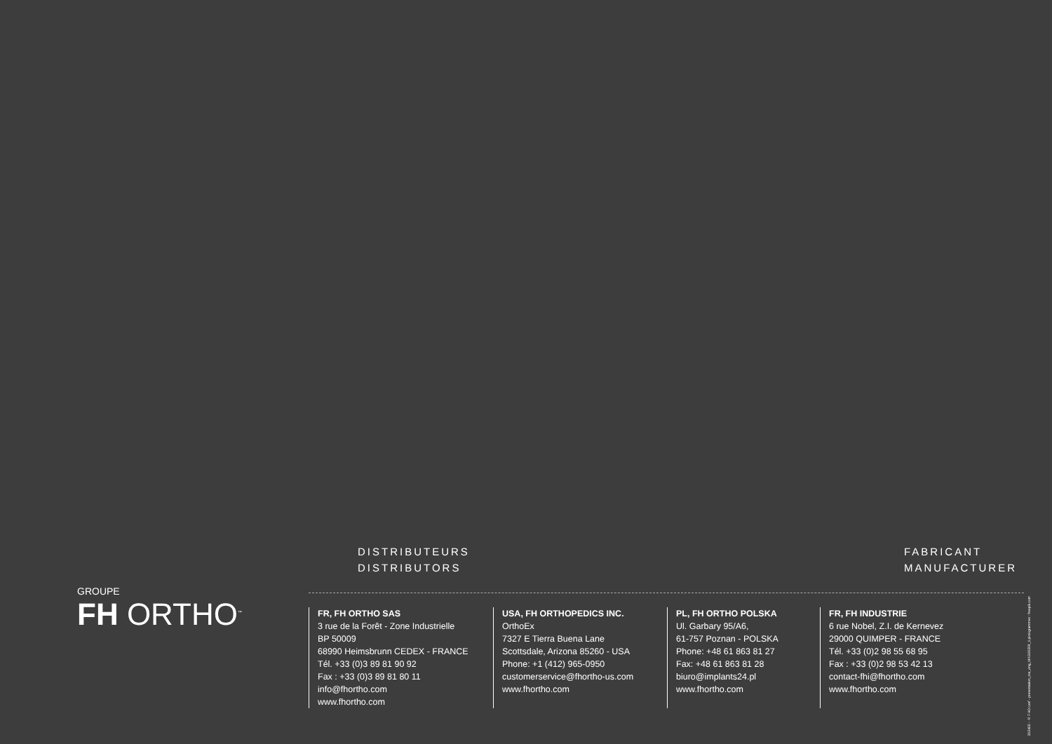GROUPE
FH ORTHO<sup>™</sup>
DISTRIBUTEURS
DISTRIBUTORS
FABRICANT
MANUFACTURER
FR, FH ORTHO SAS
3 rue de la Forêt - Zone Industrielle
BP 50009
68990 Heimsbrunn CEDEX - FRANCE
Tél. +33 (0)3 89 81 90 92
Fax : +33 (0)3 89 81 80 11
info@fhortho.com
www.fhortho.com
USA, FH ORTHOPEDICS INC.
OrthoEx
7327 E Tierra Buena Lane
Scottsdale, Arizona 85260 - USA
Phone: +1 (412) 965-0950
customerservice@fhortho-us.com
www.fhortho.com
PL, FH ORTHO POLSKA
Ul. Garbary 95/A6,
61-757 Poznan - POLSKA
Phone: +48 61 863 81 27
Fax: +48 61 863 81 28
biuro@implants24.pl
www.fhortho.com
FR, FH INDUSTRIE
6 rue Nobel, Z.I. de Kernevez
29000 QUIMPER - FRANCE
Tél. +33 (0)2 98 55 68 95
Fax : +33 (0)2 98 53 42 13
contact-fhi@fhortho.com
www.fhortho.com
202402 - © FHO conf - presentation_rse_eng_MKG00359_1 pictogrammes : freepik.com